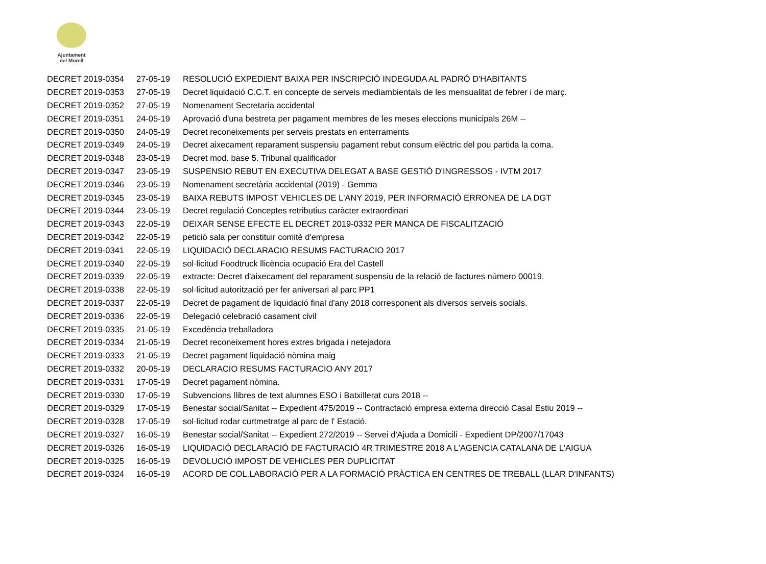Ajuntament
del Morell
| DECRET 2019-0354 | 27-05-19 | RESOLUCIÓ EXPEDIENT BAIXA PER INSCRIPCIÓ INDEGUDA AL PADRÓ D'HABITANTS |
| DECRET 2019-0353 | 27-05-19 | Decret liquidació C.C.T. en concepte de serveis mediambientals de les mensualitat de febrer i de març. |
| DECRET 2019-0352 | 27-05-19 | Nomenament Secretaria accidental |
| DECRET 2019-0351 | 24-05-19 | Aprovació d'una bestreta per pagament membres de les meses eleccions municipals 26M -- |
| DECRET 2019-0350 | 24-05-19 | Decret reconeixements per serveis prestats en enterraments |
| DECRET 2019-0349 | 24-05-19 | Decret aixecament reparament suspensiu pagament rebut consum elèctric del pou partida la coma. |
| DECRET 2019-0348 | 23-05-19 | Decret mod. base 5. Tribunal qualificador |
| DECRET 2019-0347 | 23-05-19 | SUSPENSIO REBUT EN EXECUTIVA DELEGAT A BASE GESTIÓ D'INGRESSOS - IVTM 2017 |
| DECRET 2019-0346 | 23-05-19 | Nomenament secretària accidental (2019) - Gemma |
| DECRET 2019-0345 | 23-05-19 | BAIXA REBUTS IMPOST VEHICLES DE L'ANY 2019, PER INFORMACIÓ ERRONEA DE LA DGT |
| DECRET 2019-0344 | 23-05-19 | Decret regulació Conceptes retributius caràcter extraordinari |
| DECRET 2019-0343 | 22-05-19 | DEIXAR SENSE EFECTE EL DECRET 2019-0332 PER MANCA DE FISCALITZACIÓ |
| DECRET 2019-0342 | 22-05-19 | petició sala per constituir comitè d'empresa |
| DECRET 2019-0341 | 22-05-19 | LIQUIDACIÓ DECLARACIO RESUMS FACTURACIO 2017 |
| DECRET 2019-0340 | 22-05-19 | sol·licitud Foodtruck llicència ocupació Era del Castell |
| DECRET 2019-0339 | 22-05-19 | extracte: Decret d'aixecament del reparament suspensiu de la relació de factures número 00019. |
| DECRET 2019-0338 | 22-05-19 | sol·licitud autorització per fer aniversari al parc PP1 |
| DECRET 2019-0337 | 22-05-19 | Decret de pagament de liquidació final d'any 2018 corresponent als diversos serveis socials. |
| DECRET 2019-0336 | 22-05-19 | Delegació celebració casament civil |
| DECRET 2019-0335 | 21-05-19 | Excedència treballadora |
| DECRET 2019-0334 | 21-05-19 | Decret reconeixement hores extres brigada i netejadora |
| DECRET 2019-0333 | 21-05-19 | Decret pagament liquidació nòmina maig |
| DECRET 2019-0332 | 20-05-19 | DECLARACIO RESUMS FACTURACIO ANY 2017 |
| DECRET 2019-0331 | 17-05-19 | Decret pagament nòmina. |
| DECRET 2019-0330 | 17-05-19 | Subvencions llibres de text alumnes ESO i Batxillerat curs 2018 -- |
| DECRET 2019-0329 | 17-05-19 | Benestar social/Sanitat -- Expedient 475/2019 -- Contractació empresa externa direcció Casal Estiu 2019 -- |
| DECRET 2019-0328 | 17-05-19 | sol·licitud rodar curtmetratge al parc de l' Estació. |
| DECRET 2019-0327 | 16-05-19 | Benestar social/Sanitat -- Expedient 272/2019 -- Servei d'Ajuda a Domicili - Expedient DP/2007/17043 |
| DECRET 2019-0326 | 16-05-19 | LIQUIDACIÓ DECLARACIÓ DE FACTURACIÓ 4R TRIMESTRE 2018 A L'AGENCIA CATALANA DE L'AIGUA |
| DECRET 2019-0325 | 16-05-19 | DEVOLUCIÓ IMPOST DE VEHICLES PER DUPLICITAT |
| DECRET 2019-0324 | 16-05-19 | ACORD DE COL.LABORACIÓ PER A LA FORMACIÓ PRÀCTICA EN CENTRES DE TREBALL (LLAR D'INFANTS) |